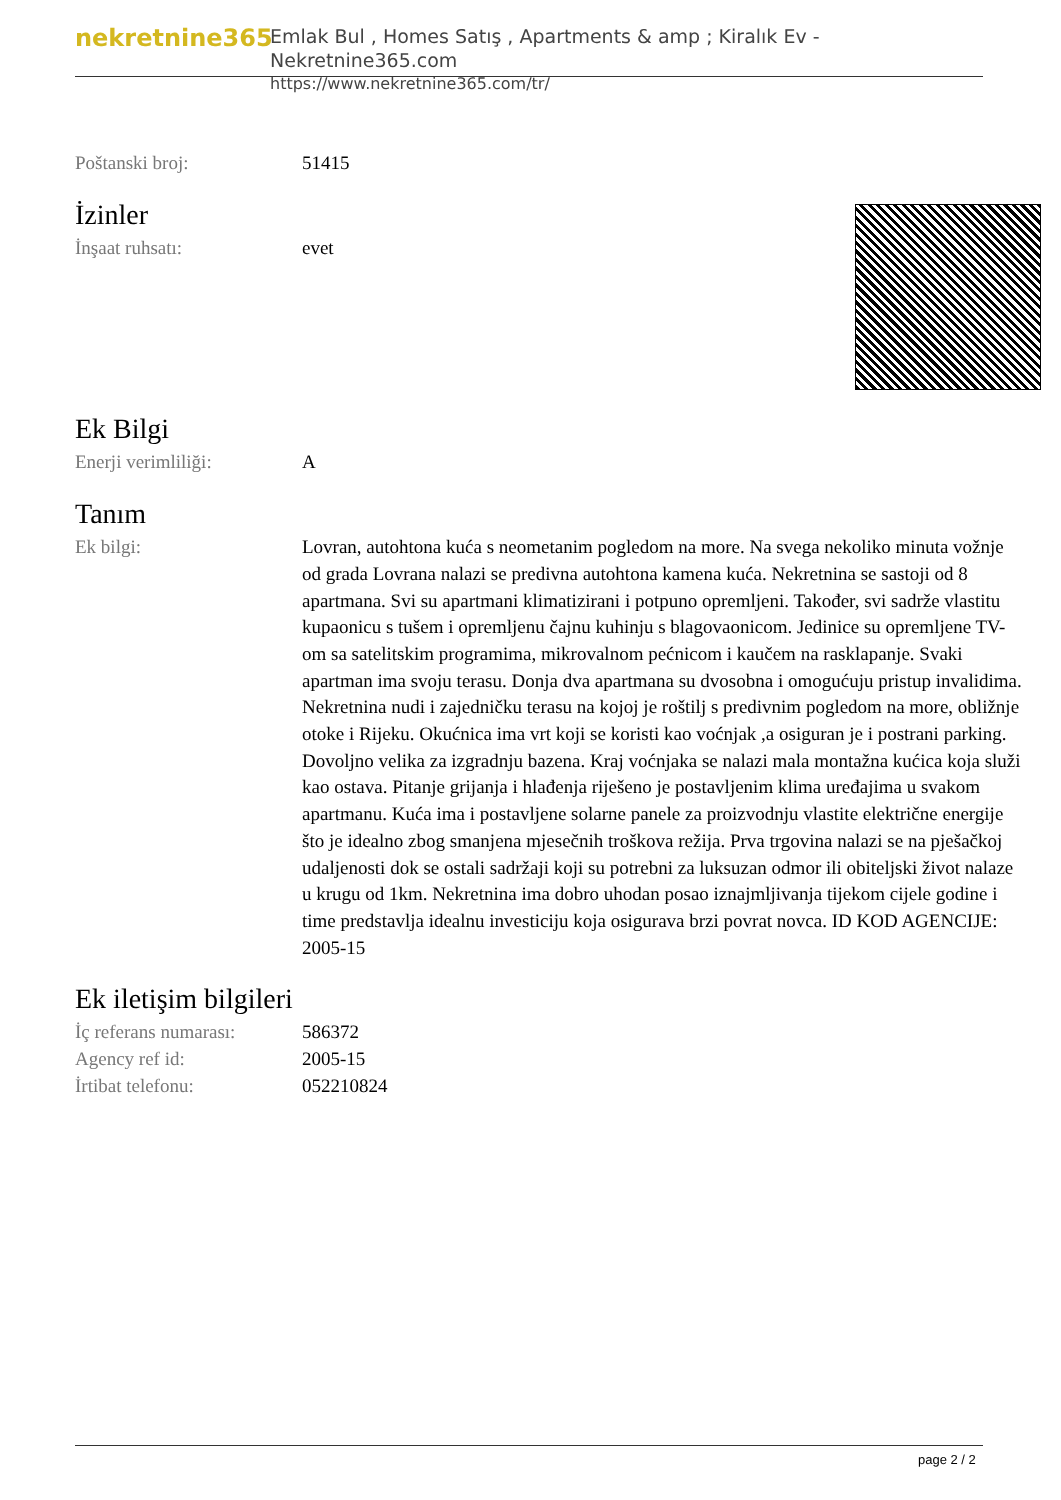nekretnine365
Emlak Bul , Homes Satış , Apartments & amp ; Kiralık Ev - Nekretnine365.com
https://www.nekretnine365.com/tr/
| Poštanski broj: | 51415 |
İzinler
| İnşaat ruhsatı: | evet |
Ek Bilgi
| Enerji verimliliği: | A |
Tanım
| Ek bilgi: | Lovran, autohtona kuća s neometanim pogledom na more. Na svega nekoliko minuta vožnje od grada Lovrana nalazi se predivna autohtona kamena kuća. Nekretnina se sastoji od 8 apartmana. Svi su apartmani klimatizirani i potpuno opremljeni. Također, svi sadrže vlastitu kupaonicu s tušem i opremljenu čajnu kuhinju s blagovaonicom. Jedinice su opremljene TV-om sa satelitskim programima, mikrovalnom pećnicom i kaučem na rasklapanje. Svaki apartman ima svoju terasu. Donja dva apartmana su dvosobna i omogućuju pristup invalidima. Nekretnina nudi i zajedničku terasu na kojoj je roštilj s predivnim pogledom na more, obližnje otoke i Rijeku. Okućnica ima vrt koji se koristi kao voćnjak ,a osiguran je i postrani parking. Dovoljno velika za izgradnju bazena. Kraj voćnjaka se nalazi mala montažna kućica koja služi kao ostava. Pitanje grijanja i hlađenja riješeno je postavljenim klima uređajima u svakom apartmanu. Kuća ima i postavljene solarne panele za proizvodnju vlastite električne energije što je idealno zbog smanjena mjesečnih troškova režija. Prva trgovina nalazi se na pješačkoj udaljenosti dok se ostali sadržaji koji su potrebni za luksuzan odmor ili obiteljski život nalaze u krugu od 1km. Nekretnina ima dobro uhodan posao iznajmljivanja tijekom cijele godine i time predstavlja idealnu investiciju koja osigurava brzi povrat novca. ID KOD AGENCIJE: 2005-15 |
Ek iletişim bilgileri
| İç referans numarası: | 586372 |
| Agency ref id: | 2005-15 |
| İrtibat telefonu: | 052210824 |
page 2 / 2